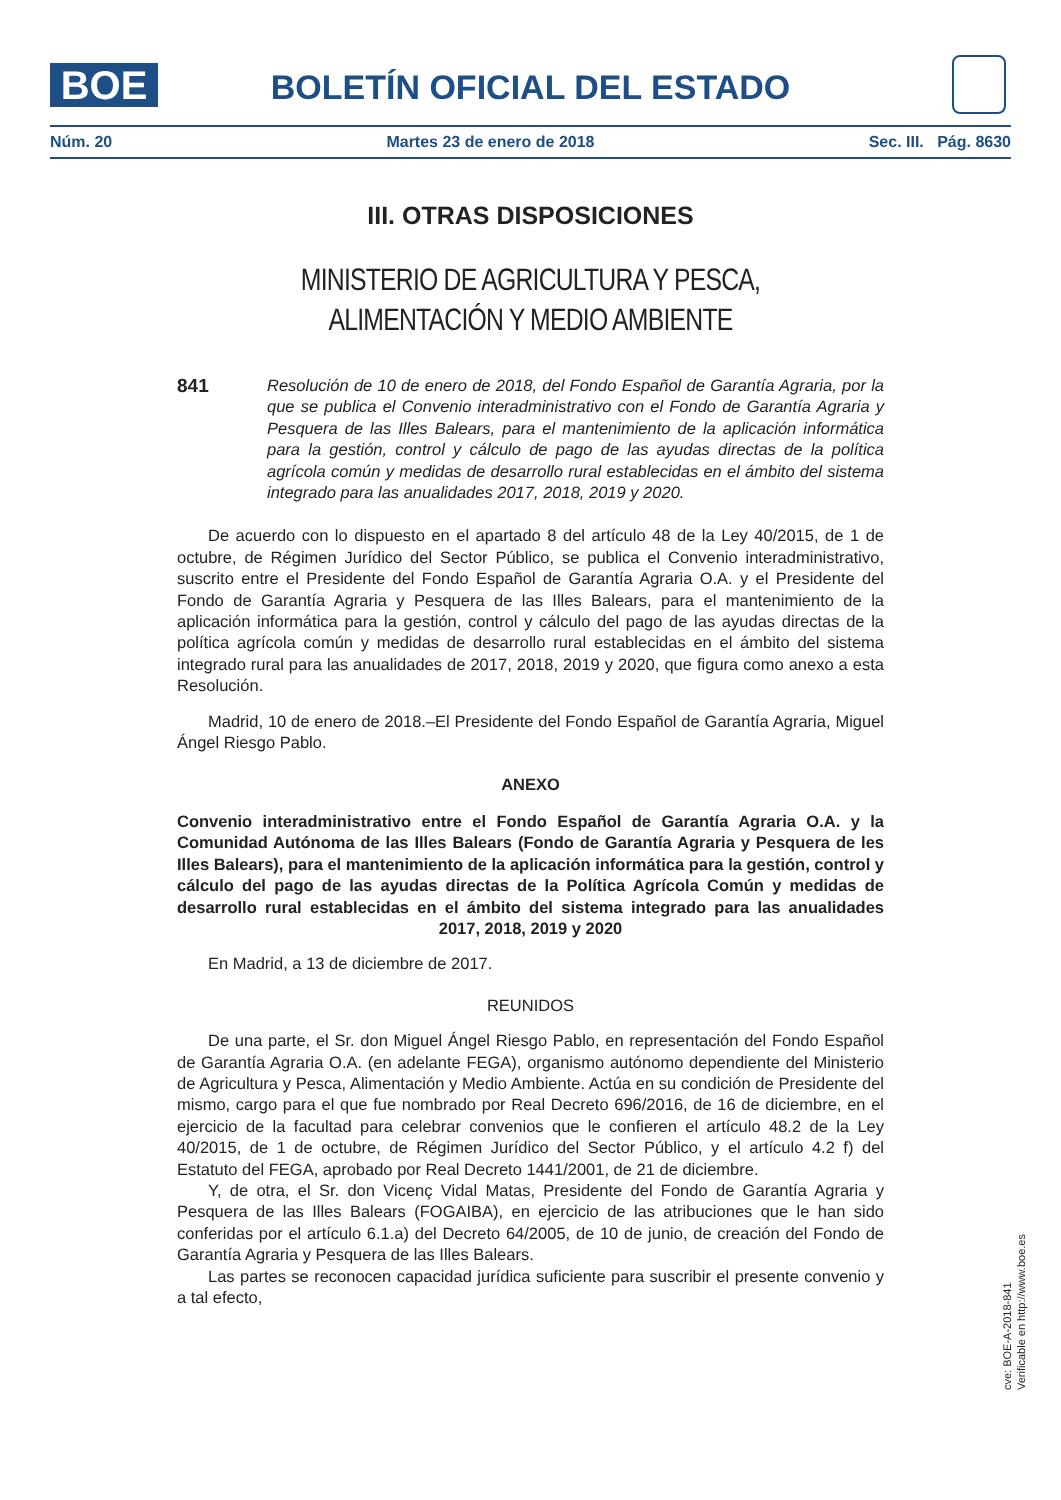BOE
BOLETÍN OFICIAL DEL ESTADO
Núm. 20 Martes 23 de enero de 2018 Sec. III. Pág. 8630
III. OTRAS DISPOSICIONES
MINISTERIO DE AGRICULTURA Y PESCA,
ALIMENTACIÓN Y MEDIO AMBIENTE
841 Resolución de 10 de enero de 2018, del Fondo Español de Garantía Agraria, por la que se publica el Convenio interadministrativo con el Fondo de Garantía Agraria y Pesquera de las Illes Balears, para el mantenimiento de la aplicación informática para la gestión, control y cálculo de pago de las ayudas directas de la política agrícola común y medidas de desarrollo rural establecidas en el ámbito del sistema integrado para las anualidades 2017, 2018, 2019 y 2020.
De acuerdo con lo dispuesto en el apartado 8 del artículo 48 de la Ley 40/2015, de 1 de octubre, de Régimen Jurídico del Sector Público, se publica el Convenio interadministrativo, suscrito entre el Presidente del Fondo Español de Garantía Agraria O.A. y el Presidente del Fondo de Garantía Agraria y Pesquera de las Illes Balears, para el mantenimiento de la aplicación informática para la gestión, control y cálculo del pago de las ayudas directas de la política agrícola común y medidas de desarrollo rural establecidas en el ámbito del sistema integrado rural para las anualidades de 2017, 2018, 2019 y 2020, que figura como anexo a esta Resolución.
Madrid, 10 de enero de 2018.–El Presidente del Fondo Español de Garantía Agraria, Miguel Ángel Riesgo Pablo.
ANEXO
Convenio interadministrativo entre el Fondo Español de Garantía Agraria O.A. y la Comunidad Autónoma de las Illes Balears (Fondo de Garantía Agraria y Pesquera de les Illes Balears), para el mantenimiento de la aplicación informática para la gestión, control y cálculo del pago de las ayudas directas de la Política Agrícola Común y medidas de desarrollo rural establecidas en el ámbito del sistema integrado para las anualidades 2017, 2018, 2019 y 2020
En Madrid, a 13 de diciembre de 2017.
REUNIDOS
De una parte, el Sr. don Miguel Ángel Riesgo Pablo, en representación del Fondo Español de Garantía Agraria O.A. (en adelante FEGA), organismo autónomo dependiente del Ministerio de Agricultura y Pesca, Alimentación y Medio Ambiente. Actúa en su condición de Presidente del mismo, cargo para el que fue nombrado por Real Decreto 696/2016, de 16 de diciembre, en el ejercicio de la facultad para celebrar convenios que le confieren el artículo 48.2 de la Ley 40/2015, de 1 de octubre, de Régimen Jurídico del Sector Público, y el artículo 4.2 f) del Estatuto del FEGA, aprobado por Real Decreto 1441/2001, de 21 de diciembre.
Y, de otra, el Sr. don Vicenç Vidal Matas, Presidente del Fondo de Garantía Agraria y Pesquera de las Illes Balears (FOGAIBA), en ejercicio de las atribuciones que le han sido conferidas por el artículo 6.1.a) del Decreto 64/2005, de 10 de junio, de creación del Fondo de Garantía Agraria y Pesquera de las Illes Balears.
Las partes se reconocen capacidad jurídica suficiente para suscribir el presente convenio y a tal efecto,
cve: BOE-A-2018-841
Verificable en http://www.boe.es